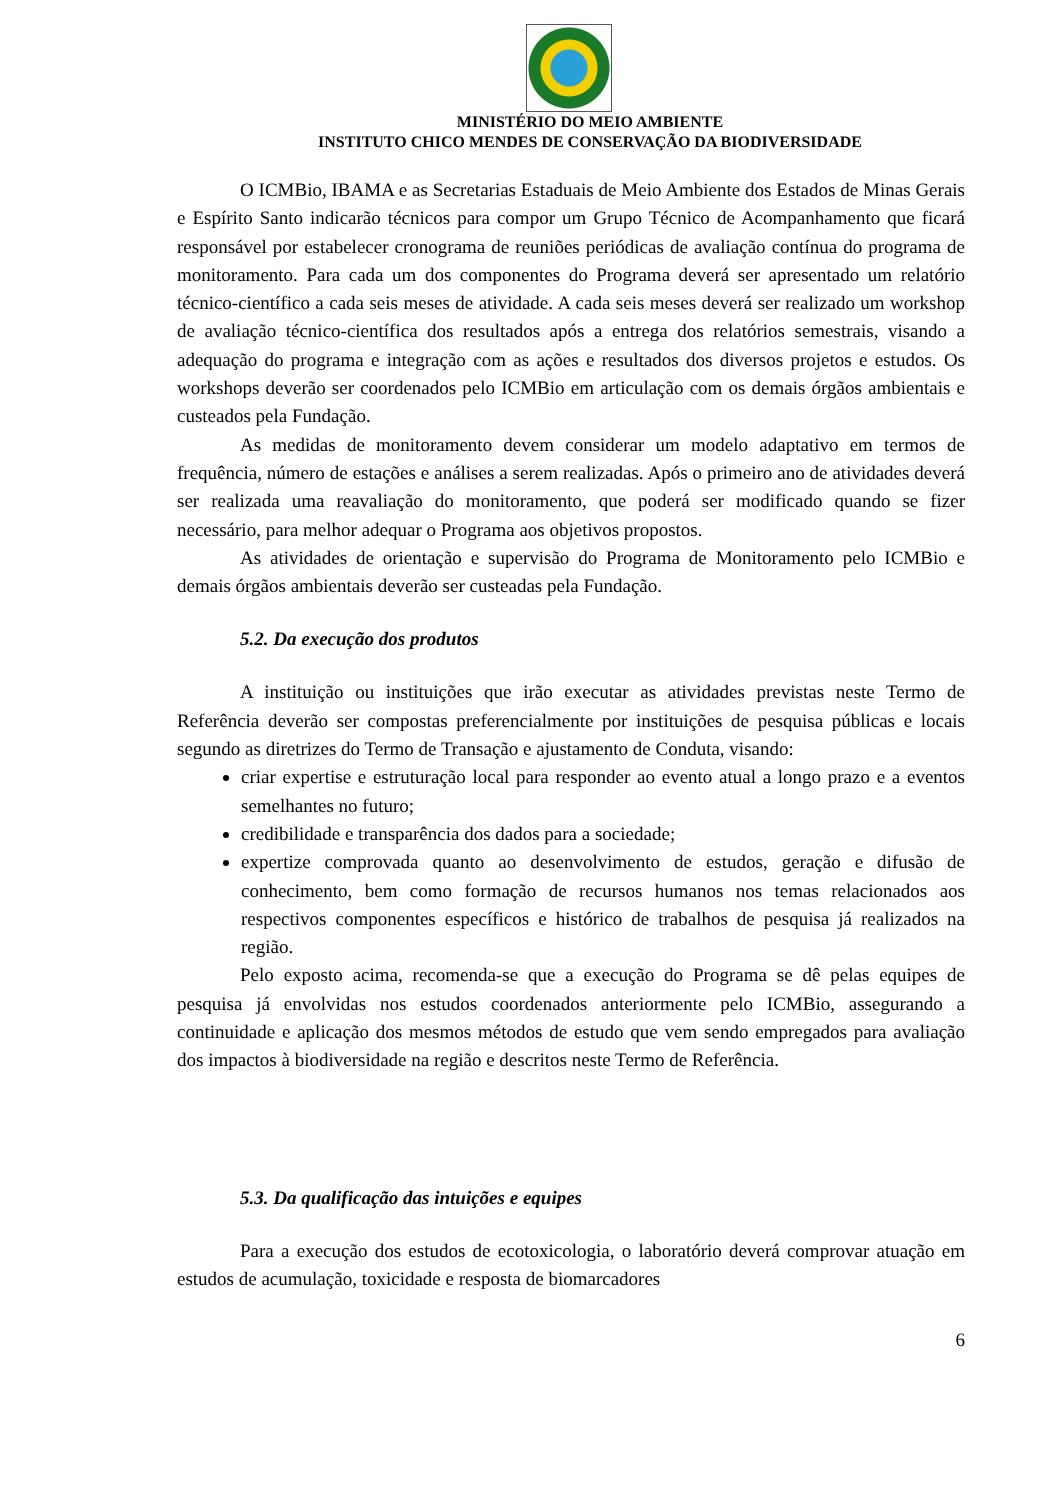MINISTÉRIO DO MEIO AMBIENTE
INSTITUTO CHICO MENDES DE CONSERVAÇÃO DA BIODIVERSIDADE
O ICMBio, IBAMA e as Secretarias Estaduais de Meio Ambiente dos Estados de Minas Gerais e Espírito Santo indicarão técnicos para compor um Grupo Técnico de Acompanhamento que ficará responsável por estabelecer cronograma de reuniões periódicas de avaliação contínua do programa de monitoramento. Para cada um dos componentes do Programa deverá ser apresentado um relatório técnico-científico a cada seis meses de atividade. A cada seis meses deverá ser realizado um workshop de avaliação técnico-científica dos resultados após a entrega dos relatórios semestrais, visando a adequação do programa e integração com as ações e resultados dos diversos projetos e estudos. Os workshops deverão ser coordenados pelo ICMBio em articulação com os demais órgãos ambientais e custeados pela Fundação.
As medidas de monitoramento devem considerar um modelo adaptativo em termos de frequência, número de estações e análises a serem realizadas. Após o primeiro ano de atividades deverá ser realizada uma reavaliação do monitoramento, que poderá ser modificado quando se fizer necessário, para melhor adequar o Programa aos objetivos propostos.
As atividades de orientação e supervisão do Programa de Monitoramento pelo ICMBio e demais órgãos ambientais deverão ser custeadas pela Fundação.
5.2. Da execução dos produtos
A instituição ou instituições que irão executar as atividades previstas neste Termo de Referência deverão ser compostas preferencialmente por instituições de pesquisa públicas e locais segundo as diretrizes do Termo de Transação e ajustamento de Conduta, visando:
criar expertise e estruturação local para responder ao evento atual a longo prazo e a eventos semelhantes no futuro;
credibilidade e transparência dos dados para a sociedade;
expertize comprovada quanto ao desenvolvimento de estudos, geração e difusão de conhecimento, bem como formação de recursos humanos nos temas relacionados aos respectivos componentes específicos e histórico de trabalhos de pesquisa já realizados na região.
Pelo exposto acima, recomenda-se que a execução do Programa se dê pelas equipes de pesquisa já envolvidas nos estudos coordenados anteriormente pelo ICMBio, assegurando a continuidade e aplicação dos mesmos métodos de estudo que vem sendo empregados para avaliação dos impactos à biodiversidade na região e descritos neste Termo de Referência.
5.3. Da qualificação das intuições e equipes
Para a execução dos estudos de ecotoxicologia, o laboratório deverá comprovar atuação em estudos de acumulação, toxicidade e resposta de biomarcadores
6